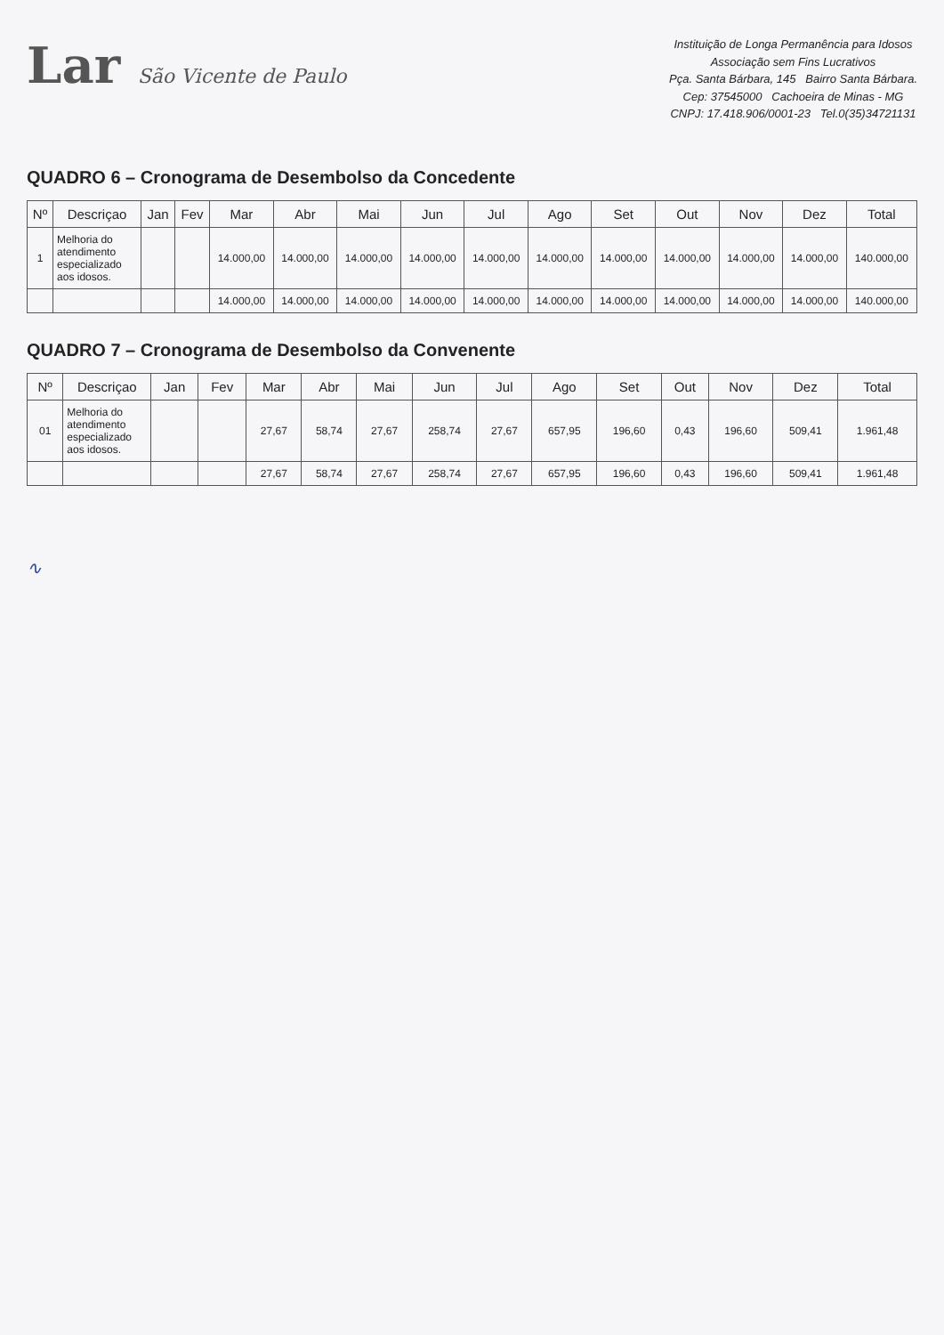Lar São Vicente de Paulo
Instituição de Longa Permanência para Idosos
Associação sem Fins Lucrativos
Pça. Santa Bárbara, 145 Bairro Santa Bárbara.
Cep: 37545000 Cachoeira de Minas - MG
CNPJ: 17.418.906/0001-23 Tel.0(35)34721131
QUADRO 6 – Cronograma de Desembolso da Concedente
| Nº | Descriçao | Jan | Fev | Mar | Abr | Mai | Jun | Jul | Ago | Set | Out | Nov | Dez | Total |
| --- | --- | --- | --- | --- | --- | --- | --- | --- | --- | --- | --- | --- | --- | --- |
| 1 | Melhoria do atendimento especializado aos idosos. | | | 14.000,00 | 14.000,00 | 14.000,00 | 14.000,00 | 14.000,00 | 14.000,00 | 14.000,00 | 14.000,00 | 14.000,00 | 14.000,00 | 140.000,00 |
| | | | | 14.000,00 | 14.000,00 | 14.000,00 | 14.000,00 | 14.000,00 | 14.000,00 | 14.000,00 | 14.000,00 | 14.000,00 | 14.000,00 | 140.000,00 |
QUADRO 7 – Cronograma de Desembolso da Convenente
| Nº | Descriçao | Jan | Fev | Mar | Abr | Mai | Jun | Jul | Ago | Set | Out | Nov | Dez | Total |
| --- | --- | --- | --- | --- | --- | --- | --- | --- | --- | --- | --- | --- | --- | --- |
| 01 | Melhoria do atendimento especializado aos idosos. | | | 27,67 | 58,74 | 27,67 | 258,74 | 27,67 | 657,95 | 196,60 | 0,43 | 196,60 | 509,41 | 1.961,48 |
| | | | | 27,67 | 58,74 | 27,67 | 258,74 | 27,67 | 657,95 | 196,60 | 0,43 | 196,60 | 509,41 | 1.961,48 |
∿